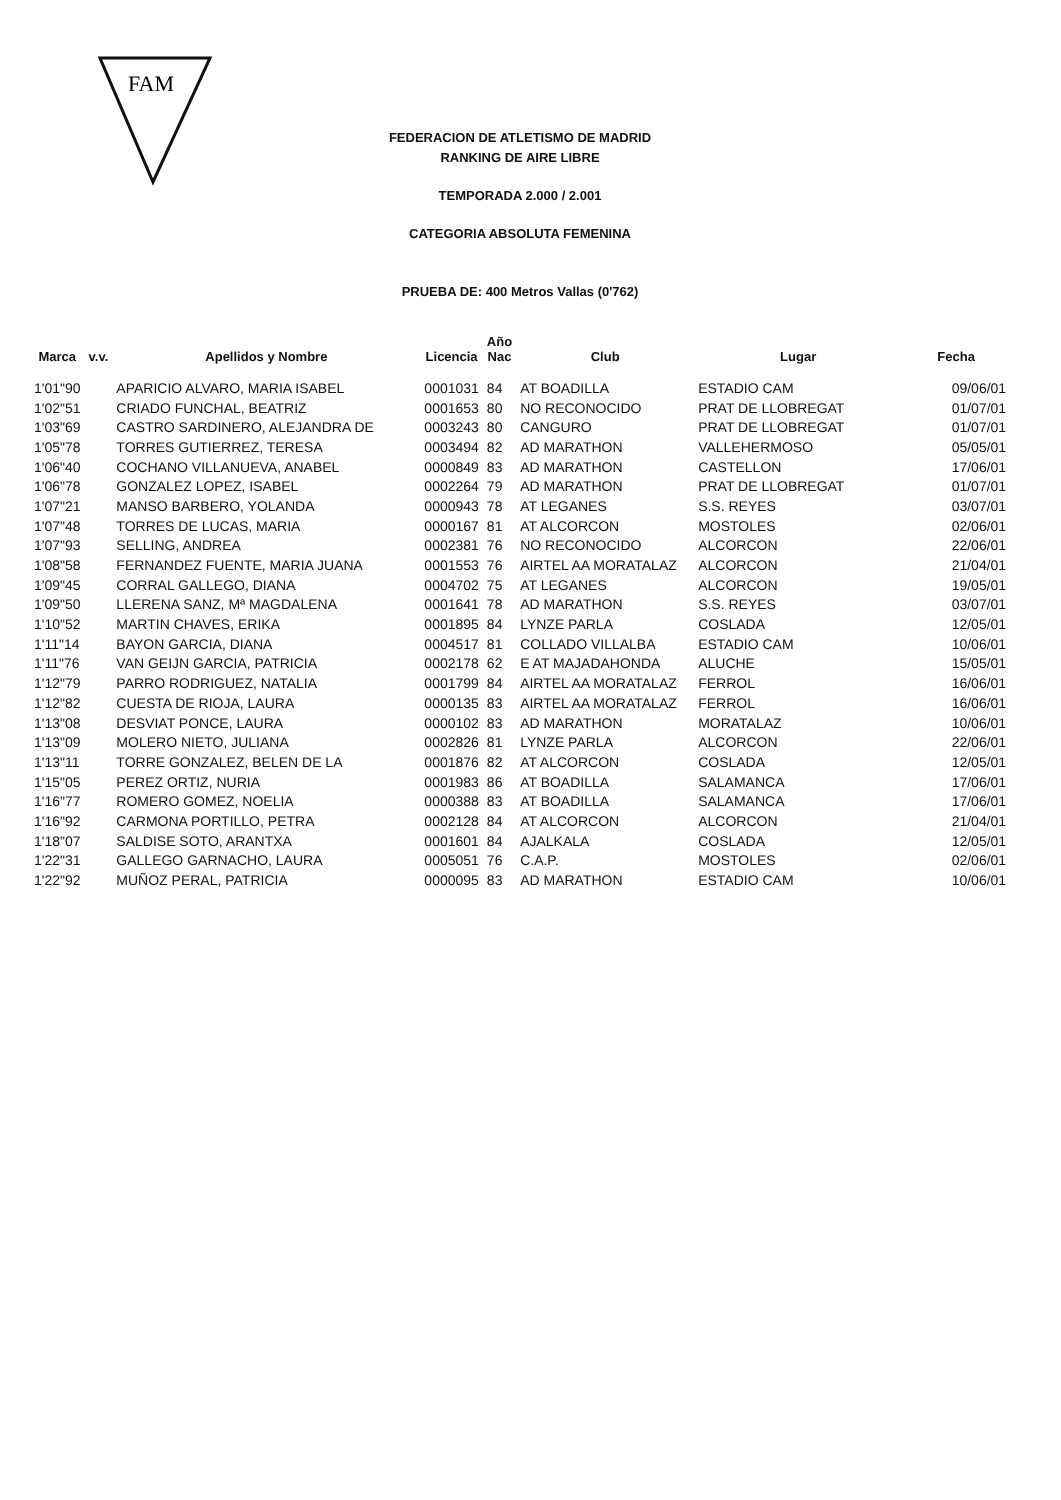FAM
FEDERACION DE ATLETISMO DE MADRID
RANKING DE AIRE LIBRE
TEMPORADA 2.000 / 2.001
CATEGORIA ABSOLUTA FEMENINA
PRUEBA DE: 400 Metros Vallas (0'762)
| Marca | v.v. | Apellidos y Nombre | Licencia | Año Nac | Club | Lugar | Fecha |
| --- | --- | --- | --- | --- | --- | --- | --- |
| 1'01"90 | | APARICIO ALVARO, MARIA ISABEL | 0001031 | 84 | AT BOADILLA | ESTADIO CAM | 09/06/01 |
| 1'02"51 | | CRIADO FUNCHAL, BEATRIZ | 0001653 | 80 | NO RECONOCIDO | PRAT DE LLOBREGAT | 01/07/01 |
| 1'03"69 | | CASTRO SARDINERO, ALEJANDRA DE | 0003243 | 80 | CANGURO | PRAT DE LLOBREGAT | 01/07/01 |
| 1'05"78 | | TORRES GUTIERREZ, TERESA | 0003494 | 82 | AD MARATHON | VALLEHERMOSO | 05/05/01 |
| 1'06"40 | | COCHANO VILLANUEVA, ANABEL | 0000849 | 83 | AD MARATHON | CASTELLON | 17/06/01 |
| 1'06"78 | | GONZALEZ LOPEZ, ISABEL | 0002264 | 79 | AD MARATHON | PRAT DE LLOBREGAT | 01/07/01 |
| 1'07"21 | | MANSO BARBERO, YOLANDA | 0000943 | 78 | AT LEGANES | S.S. REYES | 03/07/01 |
| 1'07"48 | | TORRES DE LUCAS, MARIA | 0000167 | 81 | AT ALCORCON | MOSTOLES | 02/06/01 |
| 1'07"93 | | SELLING, ANDREA | 0002381 | 76 | NO RECONOCIDO | ALCORCON | 22/06/01 |
| 1'08"58 | | FERNANDEZ FUENTE, MARIA JUANA | 0001553 | 76 | AIRTEL AA MORATALAZ | ALCORCON | 21/04/01 |
| 1'09"45 | | CORRAL GALLEGO, DIANA | 0004702 | 75 | AT LEGANES | ALCORCON | 19/05/01 |
| 1'09"50 | | LLERENA SANZ, Mª MAGDALENA | 0001641 | 78 | AD MARATHON | S.S. REYES | 03/07/01 |
| 1'10"52 | | MARTIN CHAVES, ERIKA | 0001895 | 84 | LYNZE PARLA | COSLADA | 12/05/01 |
| 1'11"14 | | BAYON GARCIA, DIANA | 0004517 | 81 | COLLADO VILLALBA | ESTADIO CAM | 10/06/01 |
| 1'11"76 | | VAN GEIJN GARCIA, PATRICIA | 0002178 | 62 | E AT MAJADAHONDA | ALUCHE | 15/05/01 |
| 1'12"79 | | PARRO RODRIGUEZ, NATALIA | 0001799 | 84 | AIRTEL AA MORATALAZ | FERROL | 16/06/01 |
| 1'12"82 | | CUESTA DE RIOJA, LAURA | 0000135 | 83 | AIRTEL AA MORATALAZ | FERROL | 16/06/01 |
| 1'13"08 | | DESVIAT PONCE, LAURA | 0000102 | 83 | AD MARATHON | MORATALAZ | 10/06/01 |
| 1'13"09 | | MOLERO NIETO, JULIANA | 0002826 | 81 | LYNZE PARLA | ALCORCON | 22/06/01 |
| 1'13"11 | | TORRE GONZALEZ, BELEN DE LA | 0001876 | 82 | AT ALCORCON | COSLADA | 12/05/01 |
| 1'15"05 | | PEREZ ORTIZ, NURIA | 0001983 | 86 | AT BOADILLA | SALAMANCA | 17/06/01 |
| 1'16"77 | | ROMERO GOMEZ, NOELIA | 0000388 | 83 | AT BOADILLA | SALAMANCA | 17/06/01 |
| 1'16"92 | | CARMONA PORTILLO, PETRA | 0002128 | 84 | AT ALCORCON | ALCORCON | 21/04/01 |
| 1'18"07 | | SALDISE SOTO, ARANTXA | 0001601 | 84 | AJALKALA | COSLADA | 12/05/01 |
| 1'22"31 | | GALLEGO GARNACHO, LAURA | 0005051 | 76 | C.A.P. | MOSTOLES | 02/06/01 |
| 1'22"92 | | MUÑOZ PERAL, PATRICIA | 0000095 | 83 | AD MARATHON | ESTADIO CAM | 10/06/01 |